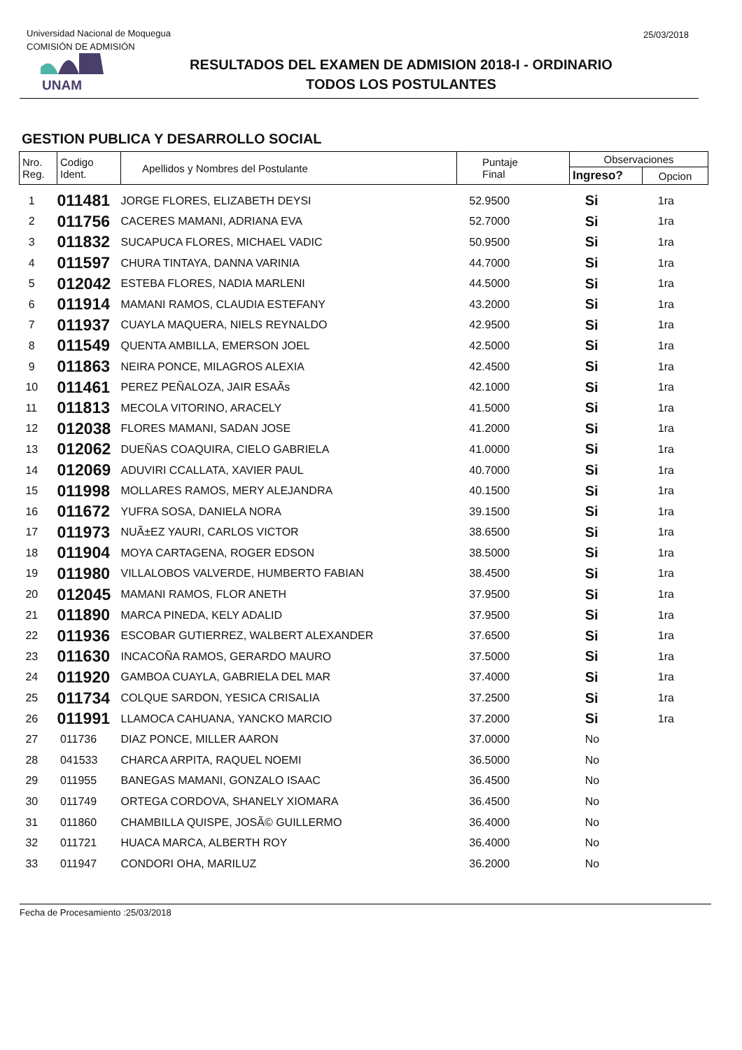Universidad Nacional de Moquegua
COMISIÓN DE ADMISIÓN
25/03/2018
UNAM
RESULTADOS DEL EXAMEN DE ADMISION 2018-I - ORDINARIO
TODOS LOS POSTULANTES
GESTION PUBLICA Y DESARROLLO SOCIAL
| Nro. Reg. | Codigo Ident. | Apellidos y Nombres del Postulante | Puntaje Final | Observaciones | |
| --- | --- | --- | --- | --- | --- |
| | | | | Ingreso? | Opcion |
| 1 | 011481 | JORGE FLORES, ELIZABETH DEYSI | 52.9500 | Si | 1ra |
| 2 | 011756 | CACERES MAMANI, ADRIANA EVA | 52.7000 | Si | 1ra |
| 3 | 011832 | SUCAPUCA FLORES, MICHAEL VADIC | 50.9500 | Si | 1ra |
| 4 | 011597 | CHURA TINTAYA, DANNA VARINIA | 44.7000 | Si | 1ra |
| 5 | 012042 | ESTEBA FLORES, NADIA MARLENI | 44.5000 | Si | 1ra |
| 6 | 011914 | MAMANI RAMOS, CLAUDIA ESTEFANY | 43.2000 | Si | 1ra |
| 7 | 011937 | CUAYLA MAQUERA, NIELS REYNALDO | 42.9500 | Si | 1ra |
| 8 | 011549 | QUENTA AMBILLA, EMERSON JOEL | 42.5000 | Si | 1ra |
| 9 | 011863 | NEIRA PONCE, MILAGROS ALEXIA | 42.4500 | Si | 1ra |
| 10 | 011461 | PEREZ PEÑALOZA, JAIR ESAÃs | 42.1000 | Si | 1ra |
| 11 | 011813 | MECOLA VITORINO, ARACELY | 41.5000 | Si | 1ra |
| 12 | 012038 | FLORES MAMANI, SADAN JOSE | 41.2000 | Si | 1ra |
| 13 | 012062 | DUEÑAS COAQUIRA, CIELO GABRIELA | 41.0000 | Si | 1ra |
| 14 | 012069 | ADUVIRI CCALLATA, XAVIER PAUL | 40.7000 | Si | 1ra |
| 15 | 011998 | MOLLARES RAMOS, MERY ALEJANDRA | 40.1500 | Si | 1ra |
| 16 | 011672 | YUFRA SOSA, DANIELA NORA | 39.1500 | Si | 1ra |
| 17 | 011973 | NUÃ±EZ YAURI, CARLOS VICTOR | 38.6500 | Si | 1ra |
| 18 | 011904 | MOYA CARTAGENA, ROGER EDSON | 38.5000 | Si | 1ra |
| 19 | 011980 | VILLALOBOS VALVERDE, HUMBERTO FABIAN | 38.4500 | Si | 1ra |
| 20 | 012045 | MAMANI RAMOS, FLOR ANETH | 37.9500 | Si | 1ra |
| 21 | 011890 | MARCA PINEDA, KELY ADALID | 37.9500 | Si | 1ra |
| 22 | 011936 | ESCOBAR GUTIERREZ, WALBERT ALEXANDER | 37.6500 | Si | 1ra |
| 23 | 011630 | INCACOÑA RAMOS, GERARDO MAURO | 37.5000 | Si | 1ra |
| 24 | 011920 | GAMBOA CUAYLA, GABRIELA DEL MAR | 37.4000 | Si | 1ra |
| 25 | 011734 | COLQUE SARDON, YESICA CRISALIA | 37.2500 | Si | 1ra |
| 26 | 011991 | LLAMOCA CAHUANA, YANCKO MARCIO | 37.2000 | Si | 1ra |
| 27 | 011736 | DIAZ PONCE, MILLER AARON | 37.0000 | No | |
| 28 | 041533 | CHARCA ARPITA, RAQUEL NOEMI | 36.5000 | No | |
| 29 | 011955 | BANEGAS MAMANI, GONZALO ISAAC | 36.4500 | No | |
| 30 | 011749 | ORTEGA CORDOVA, SHANELY XIOMARA | 36.4500 | No | |
| 31 | 011860 | CHAMBILLA QUISPE, JOSÃ© GUILLERMO | 36.4000 | No | |
| 32 | 011721 | HUACA MARCA, ALBERTH ROY | 36.4000 | No | |
| 33 | 011947 | CONDORI OHA, MARILUZ | 36.2000 | No | |
Fecha de Procesamiento :25/03/2018